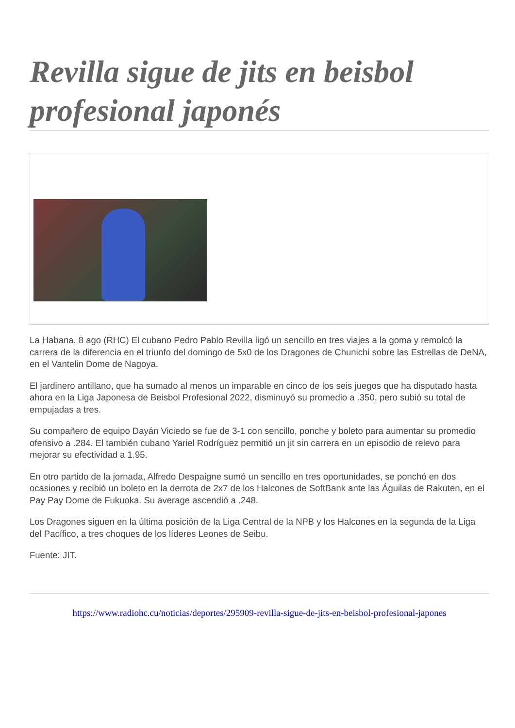Revilla sigue de jits en beisbol profesional japonés
La Habana, 8 ago (RHC) El cubano Pedro Pablo Revilla ligó un sencillo en tres viajes a la goma y remolcó la carrera de la diferencia en el triunfo del domingo de 5x0 de los Dragones de Chunichi sobre las Estrellas de DeNA, en el Vantelin Dome de Nagoya.
El jardinero antillano, que ha sumado al menos un imparable en cinco de los seis juegos que ha disputado hasta ahora en la Liga Japonesa de Beisbol Profesional 2022, disminuyó su promedio a .350, pero subió su total de empujadas a tres.
Su compañero de equipo Dayán Viciedo se fue de 3-1 con sencillo, ponche y boleto para aumentar su promedio ofensivo a .284. El también cubano Yariel Rodríguez permitió un jit sin carrera en un episodio de relevo para mejorar su efectividad a 1.95.
En otro partido de la jornada, Alfredo Despaigne sumó un sencillo en tres oportunidades, se ponchó en dos ocasiones y recibió un boleto en la derrota de 2x7 de los Halcones de SoftBank ante las Águilas de Rakuten, en el Pay Pay Dome de Fukuoka. Su average ascendió a .248.
Los Dragones siguen en la última posición de la Liga Central de la NPB y los Halcones en la segunda de la Liga del Pacífico, a tres choques de los líderes Leones de Seibu.
Fuente: JIT.
https://www.radiohc.cu/noticias/deportes/295909-revilla-sigue-de-jits-en-beisbol-profesional-japones